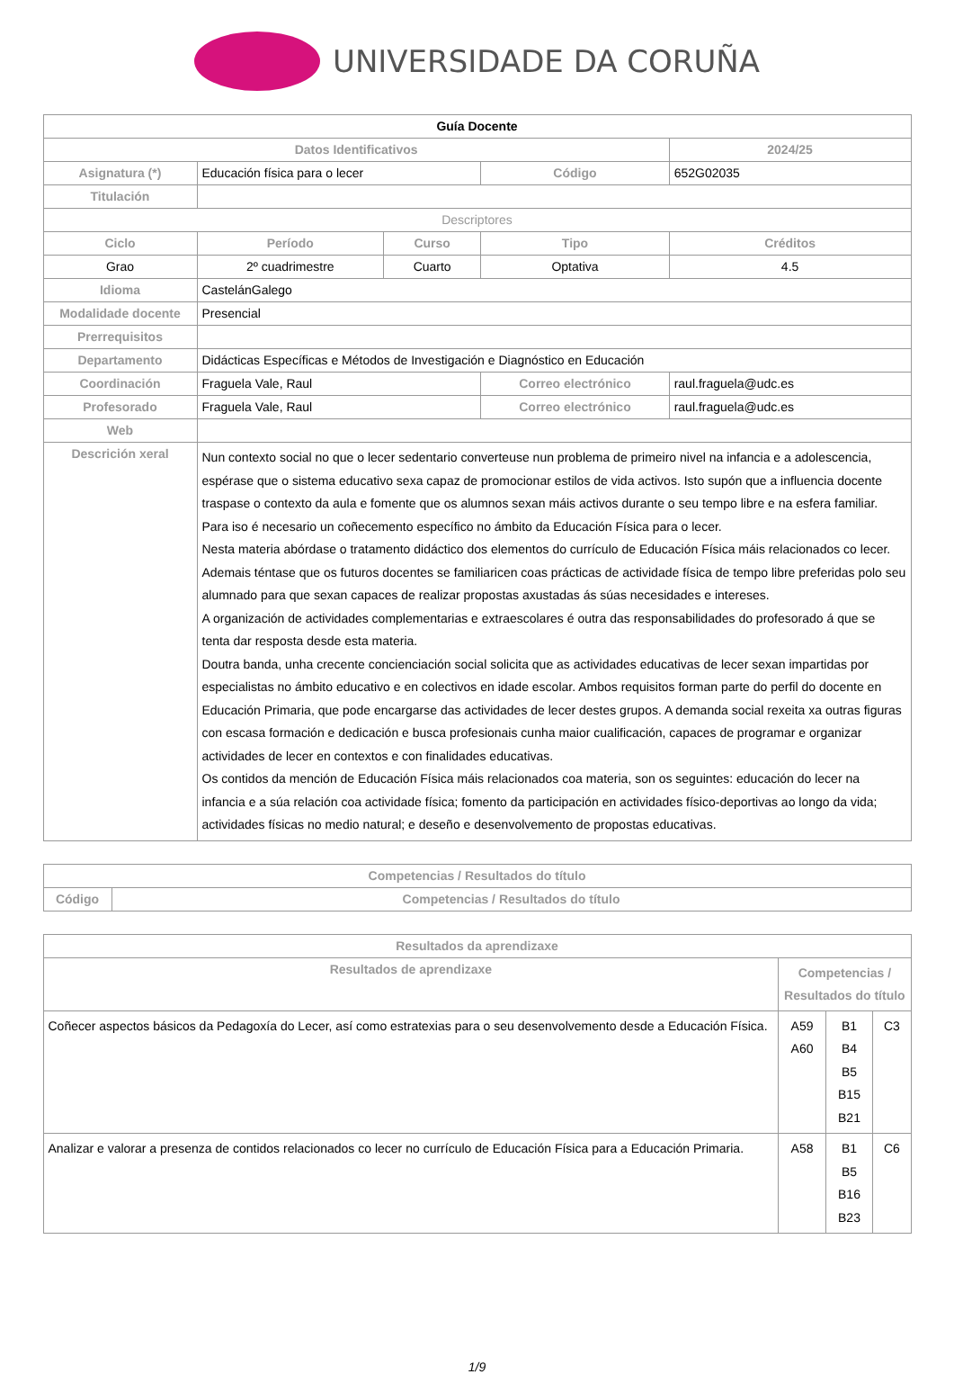UNIVERSIDADE DA CORUÑA
| Guía Docente | | | | |
| Datos Identificativos | | | | 2024/25 |
| Asignatura (*) | Educación física para o lecer | | Código | 652G02035 |
| Titulación | | | | |
| Descriptores | | | | |
| Ciclo | Período | Curso | Tipo | Créditos |
| Grao | 2º cuadrimestre | Cuarto | Optativa | 4.5 |
| Idioma | CastelánGalego | | | |
| Modalidade docente | Presencial | | | |
| Prerrequisitos | | | | |
| Departamento | Didácticas Específicas e Métodos de Investigación e Diagnóstico en Educación | | | |
| Coordinación | Fraguela Vale, Raul | | Correo electrónico | raul.fraguela@udc.es |
| Profesorado | Fraguela Vale, Raul | | Correo electrónico | raul.fraguela@udc.es |
| Web | | | | |
| Descrición xeral | Nun contexto social no que o lecer sedentario converteuse nun problema de primeiro nivel na infancia e a adolescencia, espérase que o sistema educativo sexa capaz de promocionar estilos de vida activos. Isto supón que a influencia docente traspase o contexto da aula e fomente que os alumnos sexan máis activos durante o seu tempo libre e na esfera familiar. Para iso é necesario un coñecemento específico no ámbito da Educación Física para o lecer. Nesta materia abórdase o tratamento didáctico dos elementos do currículo de Educación Física máis relacionados co lecer. Ademais téntase que os futuros docentes se familiaricen coas prácticas de actividade física de tempo libre preferidas polo seu alumnado para que sexan capaces de realizar propostas axustadas ás súas necesidades e intereses. A organización de actividades complementarias e extraescolares é outra das responsabilidades do profesorado á que se tenta dar resposta desde esta materia. Doutra banda, unha crecente concienciación social solicita que as actividades educativas de lecer sexan impartidas por especialistas no ámbito educativo e en colectivos en idade escolar. Ambos requisitos forman parte do perfil do docente en Educación Primaria, que pode encargarse das actividades de lecer destes grupos. A demanda social rexeita xa outras figuras con escasa formación e dedicación e busca profesionais cunha maior cualificación, capaces de programar e organizar actividades de lecer en contextos e con finalidades educativas. Os contidos da mención de Educación Física máis relacionados coa materia, son os seguintes: educación do lecer na infancia e a súa relación coa actividade física; fomento da participación en actividades físico-deportivas ao longo da vida; actividades físicas no medio natural; e deseño e desenvolvemento de propostas educativas. | | | |
| Competencias / Resultados do título | |
| --- | --- |
| Código | Competencias / Resultados do título |
| Resultados da aprendizaxe | | | |
| --- | --- | --- | --- |
| Resultados de aprendizaxe | Competencias / Resultados do título | | |
| Coñecer aspectos básicos da Pedagoxía do Lecer, así como estratexias para o seu desenvolvemento desde a Educación Física. | A59 A60 | B1 B4 B5 B15 B21 | C3 |
| Analizar e valorar a presenza de contidos relacionados co lecer no currículo de Educación Física para a Educación Primaria. | A58 | B1 B5 B16 B23 | C6 |
1/9